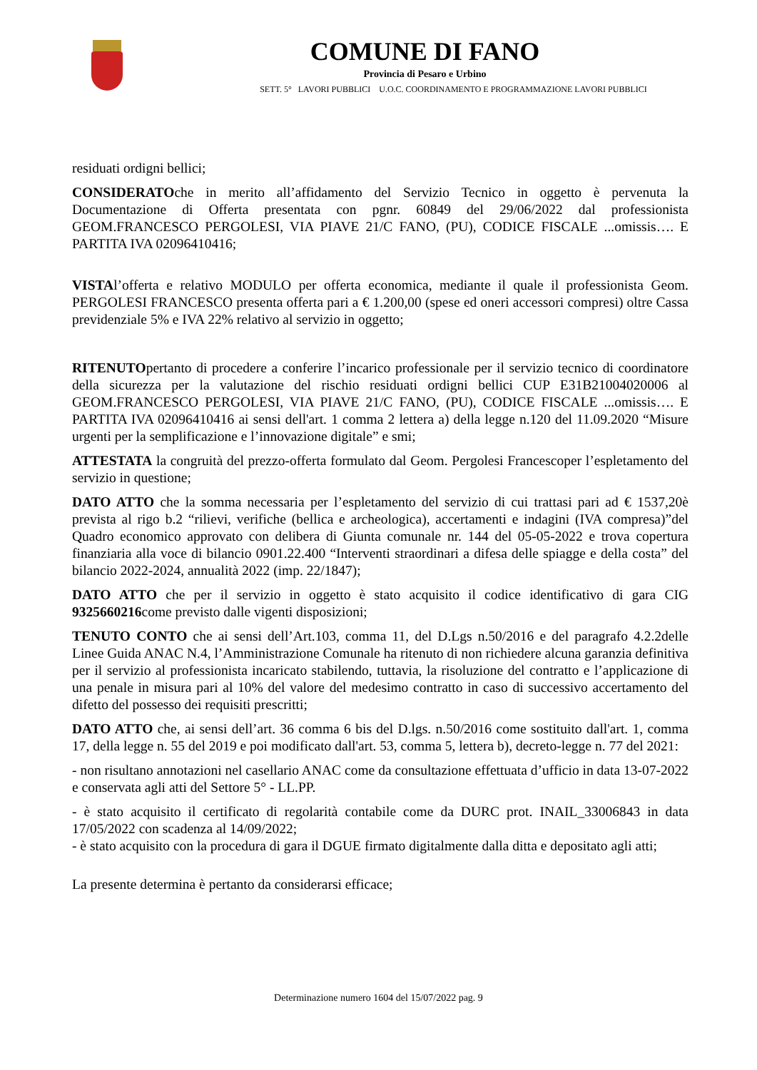COMUNE DI FANO
Provincia di Pesaro e Urbino
SETT. 5° LAVORI PUBBLICI U.O.C. COORDINAMENTO E PROGRAMMAZIONE LAVORI PUBBLICI
residuati ordigni bellici;
CONSIDERATOche in merito all’affidamento del Servizio Tecnico in oggetto è pervenuta la Documentazione di Offerta presentata con pgnr. 60849 del 29/06/2022 dal professionista GEOM.FRANCESCO PERGOLESI, VIA PIAVE 21/C FANO, (PU), CODICE FISCALE ...omissis…. E PARTITA IVA 02096410416;
VISTAl’offerta e relativo MODULO per offerta economica, mediante il quale il professionista Geom. PERGOLESI FRANCESCO presenta offerta pari a € 1.200,00 (spese ed oneri accessori compresi) oltre Cassa previdenziale 5% e IVA 22% relativo al servizio in oggetto;
RITENUTOpertanto di procedere a conferire l’incarico professionale per il servizio tecnico di coordinatore della sicurezza per la valutazione del rischio residuati ordigni bellici CUP E31B21004020006 al GEOM.FRANCESCO PERGOLESI, VIA PIAVE 21/C FANO, (PU), CODICE FISCALE ...omissis…. E PARTITA IVA 02096410416 ai sensi dell'art. 1 comma 2 lettera a) della legge n.120 del 11.09.2020 “Misure urgenti per la semplificazione e l’innovazione digitale” e smi;
ATTESTATA la congruità del prezzo-offerta formulato dal Geom. Pergolesi Francescoper l’espletamento del servizio in questione;
DATO ATTO che la somma necessaria per l’espletamento del servizio di cui trattasi pari ad € 1537,20è prevista al rigo b.2 “rilievi, verifiche (bellica e archeologica), accertamenti e indagini (IVA compresa)”del Quadro economico approvato con delibera di Giunta comunale nr. 144 del 05-05-2022 e trova copertura finanziaria alla voce di bilancio 0901.22.400 “Interventi straordinari a difesa delle spiagge e della costa” del bilancio 2022-2024, annualità 2022 (imp. 22/1847);
DATO ATTO che per il servizio in oggetto è stato acquisito il codice identificativo di gara CIG 9325660216come previsto dalle vigenti disposizioni;
TENUTO CONTO che ai sensi dell’Art.103, comma 11, del D.Lgs n.50/2016 e del paragrafo 4.2.2delle Linee Guida ANAC N.4, l’Amministrazione Comunale ha ritenuto di non richiedere alcuna garanzia definitiva per il servizio al professionista incaricato stabilendo, tuttavia, la risoluzione del contratto e l’applicazione di una penale in misura pari al 10% del valore del medesimo contratto in caso di successivo accertamento del difetto del possesso dei requisiti prescritti;
DATO ATTO che, ai sensi dell’art. 36 comma 6 bis del D.lgs. n.50/2016 come sostituito dall'art. 1, comma 17, della legge n. 55 del 2019 e poi modificato dall'art. 53, comma 5, lettera b), decreto-legge n. 77 del 2021:
- non risultano annotazioni nel casellario ANAC come da consultazione effettuata d’ufficio in data 13-07-2022 e conservata agli atti del Settore 5° - LL.PP.
- è stato acquisito il certificato di regolarità contabile come da DURC prot. INAIL_33006843 in data 17/05/2022 con scadenza al 14/09/2022;
- è stato acquisito con la procedura di gara il DGUE firmato digitalmente dalla ditta e depositato agli atti;
La presente determina è pertanto da considerarsi efficace;
Determinazione numero 1604 del 15/07/2022 pag. 9